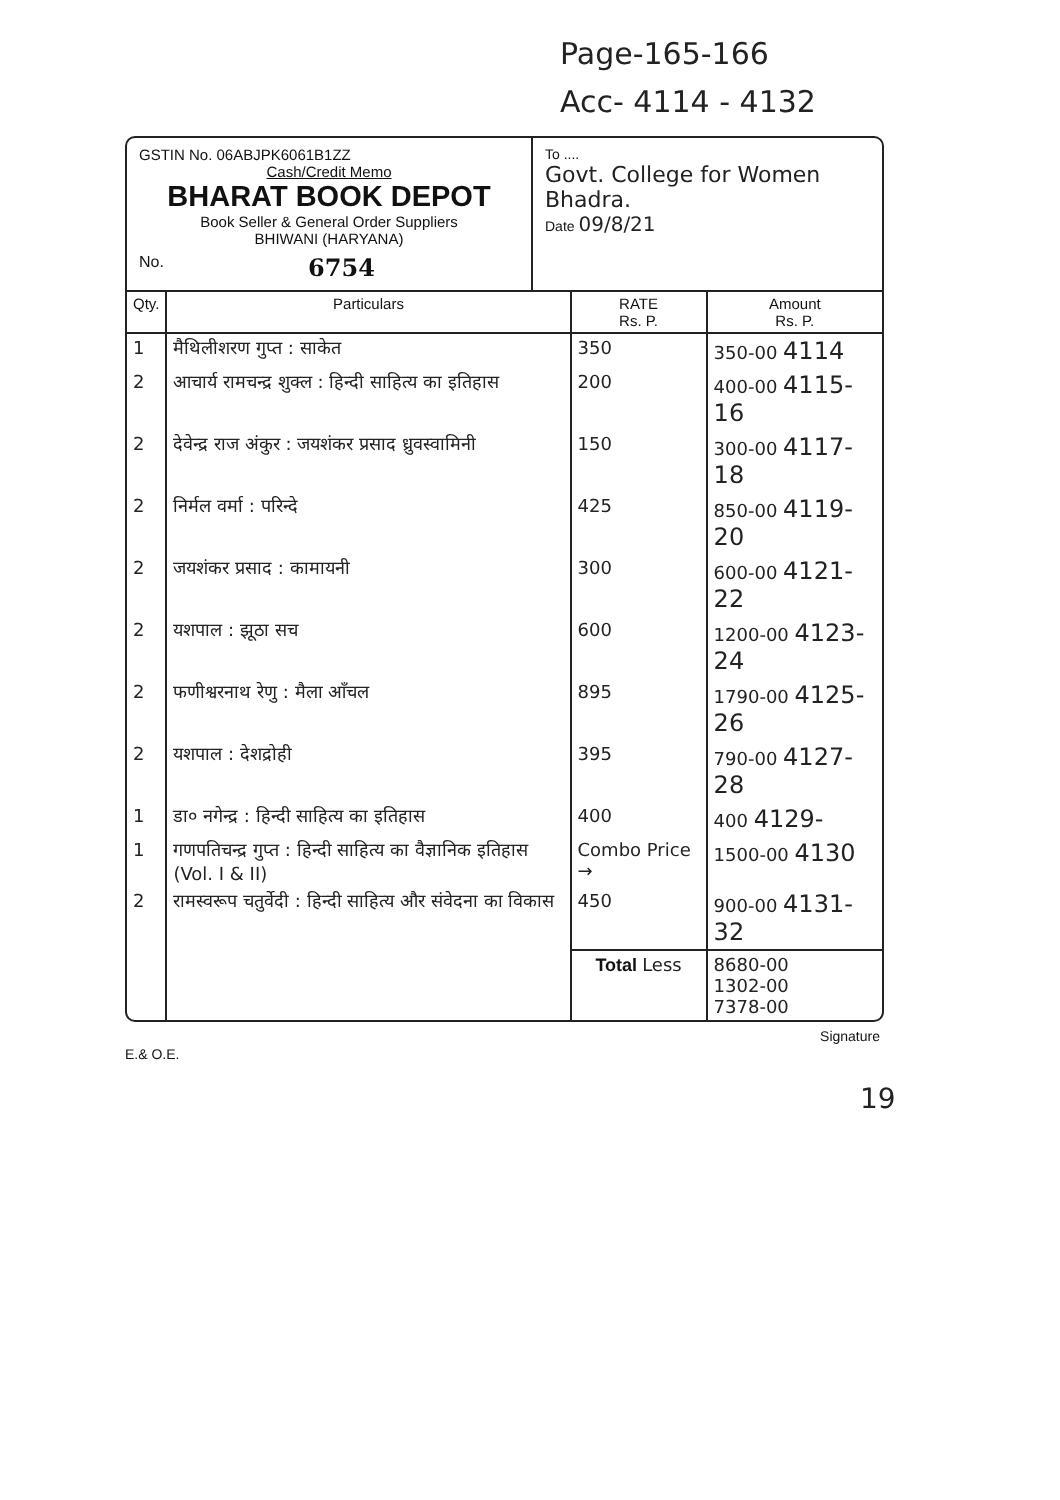Page-165-166
Acc- 4114 - 4132
GSTIN No. 06ABJPK6061B1ZZ
Cash/Credit Memo
BHARAT BOOK DEPOT
Book Seller & General Order Suppliers
BHIWANI (HARYANA)
No. 6754
To ....
Govt. College for Women
Bhadra.
Date 09/8/21
| Qty. | Particulars | RATE Rs. P. | Amount Rs. P. |
| --- | --- | --- | --- |
| 1 | मैथिलीशरण गुप्त : साकेत | 350 | 350-00 4114 |
| 2 | आचार्य रामचन्द्र शुक्ल : हिन्दी साहित्य का इतिहास | 200 | 400-00 4115-16 |
| 2 | देवेन्द्र राज अंकुर : जयशंकर प्रसाद ध्रुवस्वामिनी | 150 | 300-00 4117-18 |
| 2 | निर्मल वर्मा : परिन्दे | 425 | 850-00 4119-20 |
| 2 | जयशंकर प्रसाद : कामायनी | 300 | 600-00 4121-22 |
| 2 | यशपाल : झूठा सच | 600 | 1200-00 4123-24 |
| 2 | फणीश्वरनाथ रेणु : मैला आँचल | 895 | 1790-00 4125-26 |
| 2 | यशपाल : देशद्रोही | 395 | 790-00 4127-28 |
| 1 | डा० नगेन्द्र : हिन्दी साहित्य का इतिहास | 400 | 400 4129- |
| 1 | गणपतिचन्द्र गुप्त : हिन्दी साहित्य का वैज्ञानिक इतिहास (Vol. I & II) | Combo Price → | 1500-00 4130 |
| 2 | रामस्वरूप चतुर्वेदी : हिन्दी साहित्य और संवेदना का विकास | 450 | 900-00 4131-32 |
| | | Total Less | 8680-00 1302-00 7378-00 |
E.& O.E. Signature
19